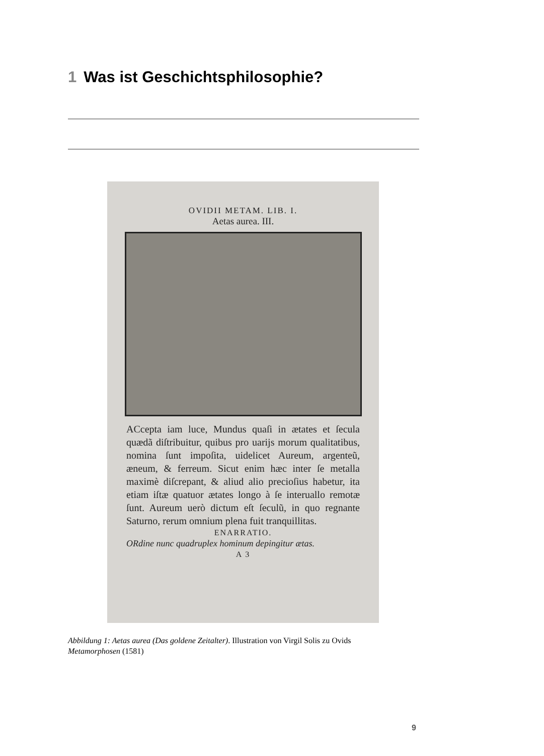1 Was ist Geschichtsphilosophie?
OVIDII METAM. LIB. I.
Aetas aurea. III.
ACcepta iam luce, Mundus quaſi in ætates et ſecula quædã diſtribuitur, quibus pro uarijs morum qualitatibus, nomina ſunt impoſita, uidelicet Aureum, argenteũ, æneum, & ferreum. Sicut enim hæc inter ſe metalla maximè diſcrepant, & aliud alio precioſius habetur, ita etiam iſtæ quatuor ætates longo à ſe interuallo remotæ ſunt. Aureum uerò dictum eſt ſeculũ, in quo regnante Saturno, rerum omnium plena fuit tranquillitas.
ENARRATIO.
ORdine nunc quadruplex hominum depingitur ætas.
A 3
Abbildung 1: Aetas aurea (Das goldene Zeitalter). Illustration von Virgil Solis zu Ovids Metamorphosen (1581)
9